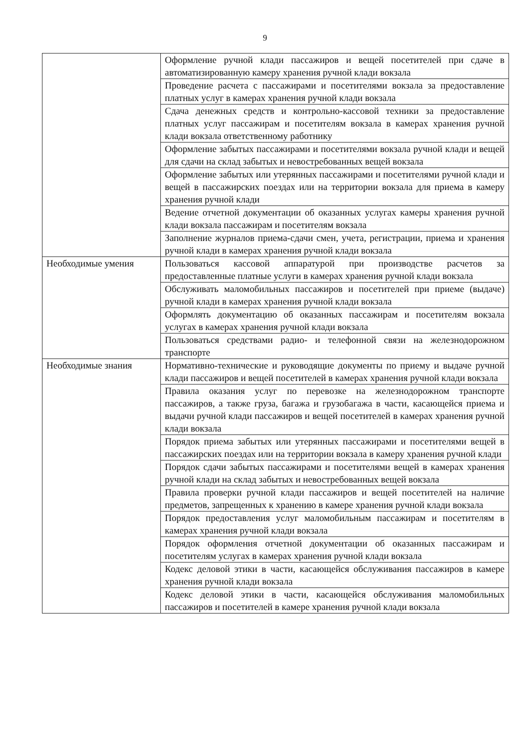9
| | Оформление ручной клади пассажиров и вещей посетителей при сдаче в автоматизированную камеру хранения ручной клади вокзала |
| | Проведение расчета с пассажирами и посетителями вокзала за предоставление платных услуг в камерах хранения ручной клади вокзала |
| | Сдача денежных средств и контрольно-кассовой техники за предоставление платных услуг пассажирам и посетителям вокзала в камерах хранения ручной клади вокзала ответственному работнику |
| | Оформление забытых пассажирами и посетителями вокзала ручной клади и вещей для сдачи на склад забытых и невостребованных вещей вокзала |
| | Оформление забытых или утерянных пассажирами и посетителями ручной клади и вещей в пассажирских поездах или на территории вокзала для приема в камеру хранения ручной клади |
| | Ведение отчетной документации об оказанных услугах камеры хранения ручной клади вокзала пассажирам и посетителям вокзала |
| | Заполнение журналов приема-сдачи смен, учета, регистрации, приема и хранения ручной клади в камерах хранения ручной клади вокзала |
| Необходимые умения | Пользоваться кассовой аппаратурой при производстве расчетов за предоставленные платные услуги в камерах хранения ручной клади вокзала |
| | Обслуживать маломобильных пассажиров и посетителей при приеме (выдаче) ручной клади в камерах хранения ручной клади вокзала |
| | Оформлять документацию об оказанных пассажирам и посетителям вокзала услугах в камерах хранения ручной клади вокзала |
| | Пользоваться средствами радио- и телефонной связи на железнодорожном транспорте |
| Необходимые знания | Нормативно-технические и руководящие документы по приему и выдаче ручной клади пассажиров и вещей посетителей в камерах хранения ручной клади вокзала |
| | Правила оказания услуг по перевозке на железнодорожном транспорте пассажиров, а также груза, багажа и грузобагажа в части, касающейся приема и выдачи ручной клади пассажиров и вещей посетителей в камерах хранения ручной клади вокзала |
| | Порядок приема забытых или утерянных пассажирами и посетителями вещей в пассажирских поездах или на территории вокзала в камеру хранения ручной клади |
| | Порядок сдачи забытых пассажирами и посетителями вещей в камерах хранения ручной клади на склад забытых и невостребованных вещей вокзала |
| | Правила проверки ручной клади пассажиров и вещей посетителей на наличие предметов, запрещенных к хранению в камере хранения ручной клади вокзала |
| | Порядок предоставления услуг маломобильным пассажирам и посетителям в камерах хранения ручной клади вокзала |
| | Порядок оформления отчетной документации об оказанных пассажирам и посетителям услугах в камерах хранения ручной клади вокзала |
| | Кодекс деловой этики в части, касающейся обслуживания пассажиров в камере хранения ручной клади вокзала |
| | Кодекс деловой этики в части, касающейся обслуживания маломобильных пассажиров и посетителей в камере хранения ручной клади вокзала |